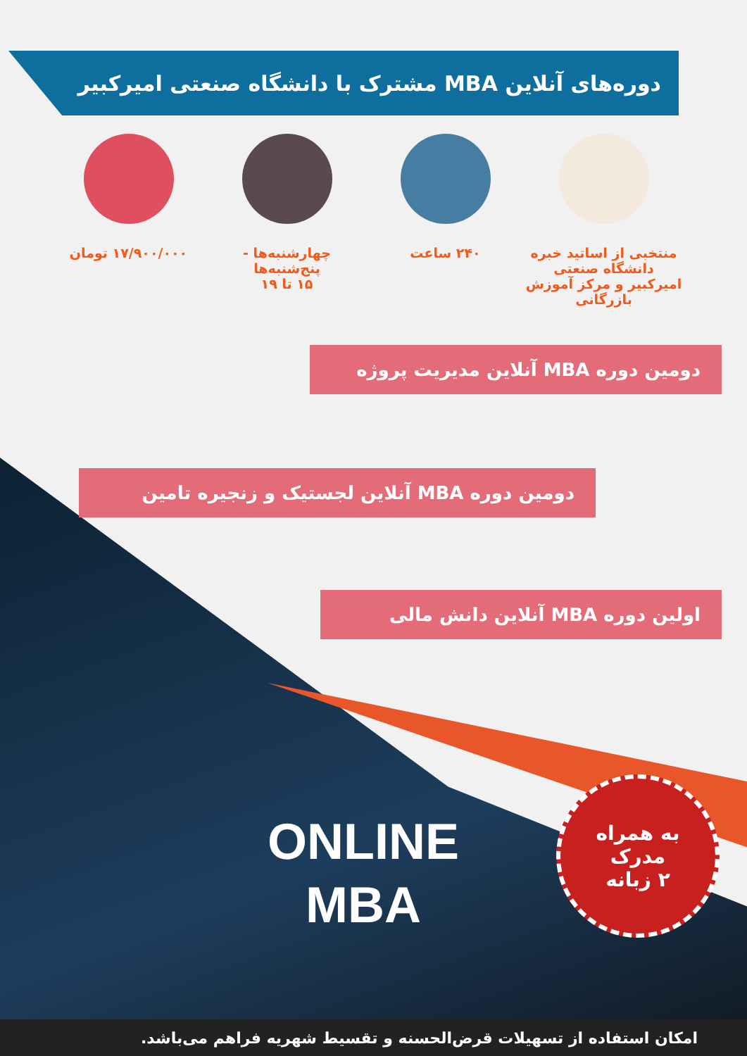دوره‌های آنلاین MBA مشترک با دانشگاه صنعتی امیرکبیر
منتخبی از اساتید خبره دانشگاه صنعتی امیرکبیر و مرکز آموزش بازرگانی
۲۴۰ ساعت چهارشنبه‌ها - پنج‌شنبه‌ها
۱۵ تا ۱۹
۱۷/۹۰۰/۰۰۰ تومان
دومین دوره MBA آنلاین مدیریت پروژه
دومین دوره MBA آنلاین لجستیک و زنجیره تامین
اولین دوره MBA آنلاین دانش مالی
ONLINE
MBA
به همراه
مدرک
۲ زبانه
امکان استفاده از تسهیلات قرض‌الحسنه و تقسیط شهریه فراهم می‌باشد.